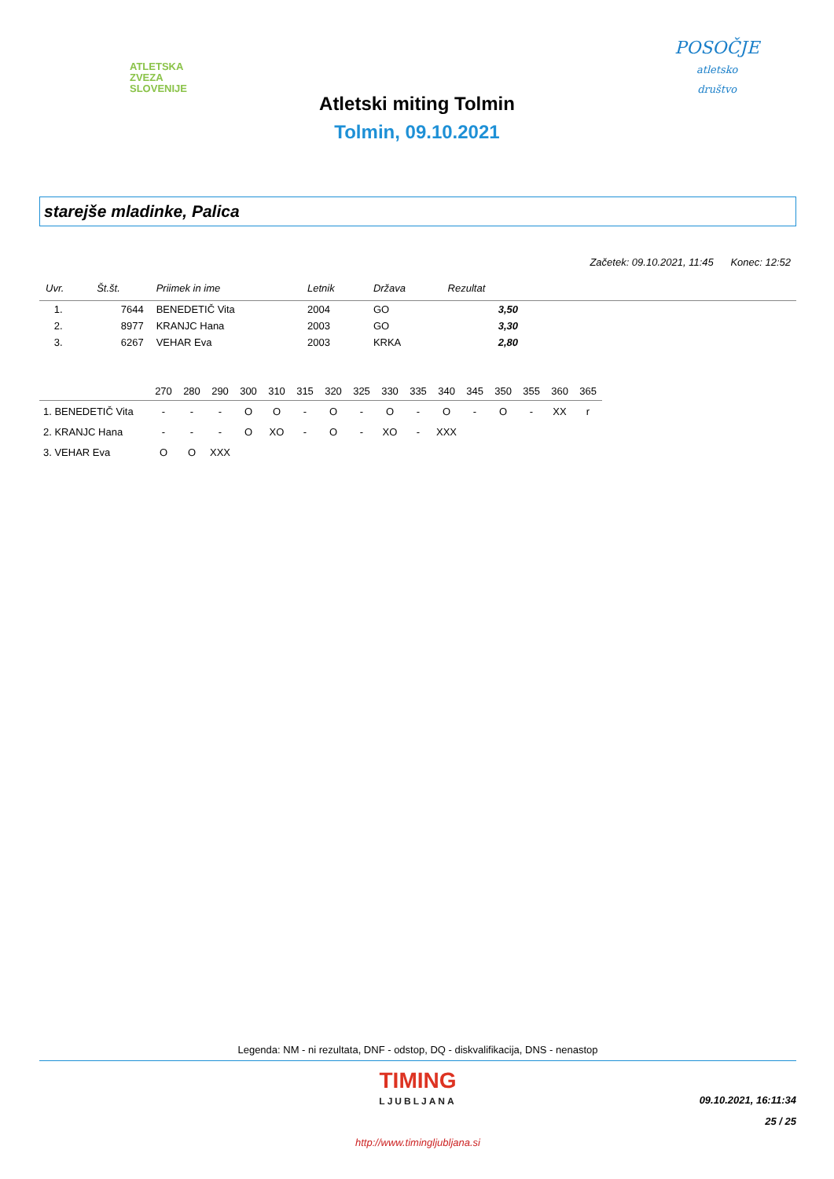ATLETSKA
ZVEZA
SLOVENIJE
POSOČJE
atletsko
društvo
Atletski miting Tolmin
Tolmin, 09.10.2021
starejše mladinke, Palica
Začetek: 09.10.2021, 11:45 Konec: 12:52
| Uvr. | Št.št. | Priimek in ime | Letnik | Država | Rezultat | |
| --- | --- | --- | --- | --- | --- | --- |
| 1. | 7644 | BENEDETIČ Vita | 2004 | GO | 3,50 | |
| 2. | 8977 | KRANJC Hana | 2003 | GO | 3,30 | |
| 3. | 6267 | VEHAR Eva | 2003 | KRKA | 2,80 | |
| | 270 | 280 | 290 | 300 | 310 | 315 | 320 | 325 | 330 | 335 | 340 | 345 | 350 | 355 | 360 | 365 |
| --- | --- | --- | --- | --- | --- | --- | --- | --- | --- | --- | --- | --- | --- | --- | --- | --- |
| 1. BENEDETIČ Vita | - | - | - | O | O | - | O | - | O | - | O | - | O | - | XX | r |
| 2. KRANJC Hana | - | - | - | O | XO | - | O | - | XO | - | XXX | | | | | |
| 3. VEHAR Eva | O | O | XXX | | | | | | | | | | | | | |
Legenda: NM - ni rezultata, DNF - odstop, DQ - diskvalifikacija, DNS - nenastop
TIMING
LJUBLJANA
09.10.2021, 16:11:34
25 / 25
http://www.timingljubljana.si